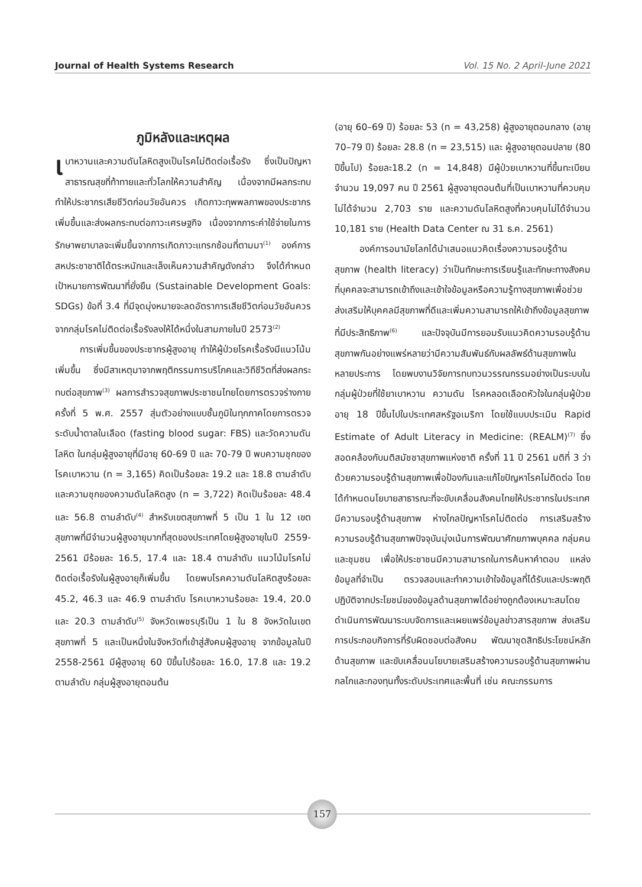Journal of Health Systems Research Vol. 15 No. 2 April-June 2021
ภูมิหลังและเหตุผล
เบาหวานและความดันโลหิตสูงเป็นโรคไม่ติดต่อเรื้อรัง ซึ่งเป็นปัญหาสาธารณสุขที่ท้าทายและทั่วโลกให้ความสำคัญ เนื่องจากมีผลกระทบทำให้ประชากรเสียชีวิตก่อนวัยอันควร เกิดภาวะทุพพลภาพของประชากรเพิ่มขึ้นและส่งผลกระทบต่อภาวะเศรษฐกิจ เนื่องจากภาระค่าใช้จ่ายในการรักษาพยาบาลจะเพิ่มขึ้นจากการเกิดภาวะแทรกซ้อนที่ตามมา<sup>(1)</sup> องค์การสหประชาชาติได้ตระหนักและเล็งเห็นความสำคัญดังกล่าว จึงได้กำหนดเป้าหมายการพัฒนาที่ยั่งยืน (Sustainable Development Goals: SDGs) ข้อที่ 3.4 ที่มีจุดมุ่งหมายจะลดอัตราการเสียชีวิตก่อนวัยอันควรจากกลุ่มโรคไม่ติดต่อเรื้อรังลงให้ได้หนึ่งในสามภายในปี 2573<sup>(2)</sup>
การเพิ่มขึ้นของประชากรผู้สูงอายุ ทำให้ผู้ป่วยโรคเรื้อรังมีแนวโน้มเพิ่มขึ้น ซึ่งมีสาเหตุมาจากพฤติกรรมการบริโภคและวิถีชีวิตที่ส่งผลกระทบต่อสุขภาพ<sup>(3)</sup> ผลการสำรวจสุขภาพประชาชนไทยโดยการตรวจร่างกาย ครั้งที่ 5 พ.ศ. 2557 สุ่มตัวอย่างแบบชั้นภูมิในทุกภาคโดยการตรวจระดับน้ำตาลในเลือด (fasting blood sugar: FBS) และวัดความดันโลหิต ในกลุ่มผู้สูงอายุที่มีอายุ 60-69 ปี และ 70-79 ปี พบความชุกของโรคเบาหวาน (n = 3,165) คิดเป็นร้อยละ 19.2 และ 18.8 ตามลำดับ และความชุกของความดันโลหิตสูง (n = 3,722) คิดเป็นร้อยละ 48.4 และ 56.8 ตามลำดับ<sup>(4)</sup> สำหรับเขตสุขภาพที่ 5 เป็น 1 ใน 12 เขตสุขภาพที่มีจำนวนผู้สูงอายุมากที่สุดของประเทศโดยผู้สูงอายุในปี 2559-2561 มีร้อยละ 16.5, 17.4 และ 18.4 ตามลำดับ แนวโน้มโรคไม่ติดต่อเรื้อรังในผู้สูงอายุก็เพิ่มขึ้น โดยพบโรคความดันโลหิตสูงร้อยละ 45.2, 46.3 และ 46.9 ตามลำดับ โรคเบาหวานร้อยละ 19.4, 20.0 และ 20.3 ตามลำดับ<sup>(5)</sup> จังหวัดเพชรบุรีเป็น 1 ใน 8 จังหวัดในเขตสุขภาพที่ 5 และเป็นหนึ่งในจังหวัดที่เข้าสู่สังคมผู้สูงอายุ จากข้อมูลในปี 2558-2561 มีผู้สูงอายุ 60 ปีขึ้นไปร้อยละ 16.0, 17.8 และ 19.2 ตามลำดับ กลุ่มผู้สูงอายุตอนต้น
(อายุ 60–69 ปี) ร้อยละ 53 (n = 43,258) ผู้สูงอายุตอนกลาง (อายุ 70–79 ปี) ร้อยละ 28.8 (n = 23,515) และ ผู้สูงอายุตอนปลาย (80 ปีขึ้นไป) ร้อยละ18.2 (n = 14,848) มีผู้ป่วยเบาหวานที่ขึ้นทะเบียนจำนวน 19,097 คน ปี 2561 ผู้สูงอายุตอนต้นที่เป็นเบาหวานที่ควบคุมไม่ได้จำนวน 2,703 ราย และความดันโลหิตสูงที่ควบคุมไม่ได้จำนวน 10,181 ราย (Health Data Center ณ 31 ธ.ค. 2561)
องค์การอนามัยโลกได้นำเสนอแนวคิดเรื่องความรอบรู้ด้านสุขภาพ (health literacy) ว่าเป็นทักษะการเรียนรู้และทักษะทางสังคมที่บุคคลจะสามารถเข้าถึงและเข้าใจข้อมูลหรือความรู้ทางสุขภาพเพื่อช่วยส่งเสริมให้บุคคลมีสุขภาพที่ดีและเพิ่มความสามารถให้เข้าถึงข้อมูลสุขภาพที่มีประสิทธิภาพ<sup>(6)</sup> และปัจจุบันมีการยอมรับแนวคิดความรอบรู้ด้านสุขภาพกันอย่างแพร่หลายว่ามีความสัมพันธ์กับผลลัพธ์ด้านสุขภาพในหลายประการ โดยพบงานวิจัยการทบทวนวรรณกรรมอย่างเป็นระบบในกลุ่มผู้ป่วยที่ใช้ยาเบาหวาน ความดัน โรคหลอดเลือดหัวใจในกลุ่มผู้ป่วยอายุ 18 ปีขึ้นไปในประเทศสหรัฐอเมริกา โดยใช้แบบประเมิน Rapid Estimate of Adult Literacy in Medicine: (REALM)<sup>(7)</sup> ซึ่งสอดคล้องกับมติสมัชชาสุขภาพแห่งชาติ ครั้งที่ 11 ปี 2561 มติที่ 3 ว่าด้วยความรอบรู้ด้านสุขภาพเพื่อป้องกันและแก้ไขปัญหาโรคไม่ติดต่อ โดยได้กำหนดนโยบายสาธารณะที่จะขับเคลื่อนสังคมไทยให้ประชากรในประเทศมีความรอบรู้ด้านสุขภาพ ห่างไกลปัญหาโรคไม่ติดต่อ การเสริมสร้างความรอบรู้ด้านสุขภาพปัจจุบันมุ่งเน้นการพัฒนาศักยภาพบุคคล กลุ่มคนและชุมชน เพื่อให้ประชาชนมีความสามารถในการค้นหาคำตอบ แหล่งข้อมูลที่จำเป็น ตรวจสอบและทำความเข้าใจข้อมูลที่ได้รับและประพฤติปฏิบัติจากประโยชน์ของข้อมูลด้านสุขภาพได้อย่างถูกต้องเหมาะสมโดยดำเนินการพัฒนาระบบจัดการและเผยแพร่ข้อมูลข่าวสารสุขภาพ ส่งเสริมการประกอบกิจการที่รับผิดชอบต่อสังคม พัฒนาชุดสิทธิประโยชน์หลักด้านสุขภาพ และขับเคลื่อนนโยบายเสริมสร้างความรอบรู้ด้านสุขภาพผ่านกลไกและกองทุนทั้งระดับประเทศและพื้นที่ เช่น คณะกรรมการ
157